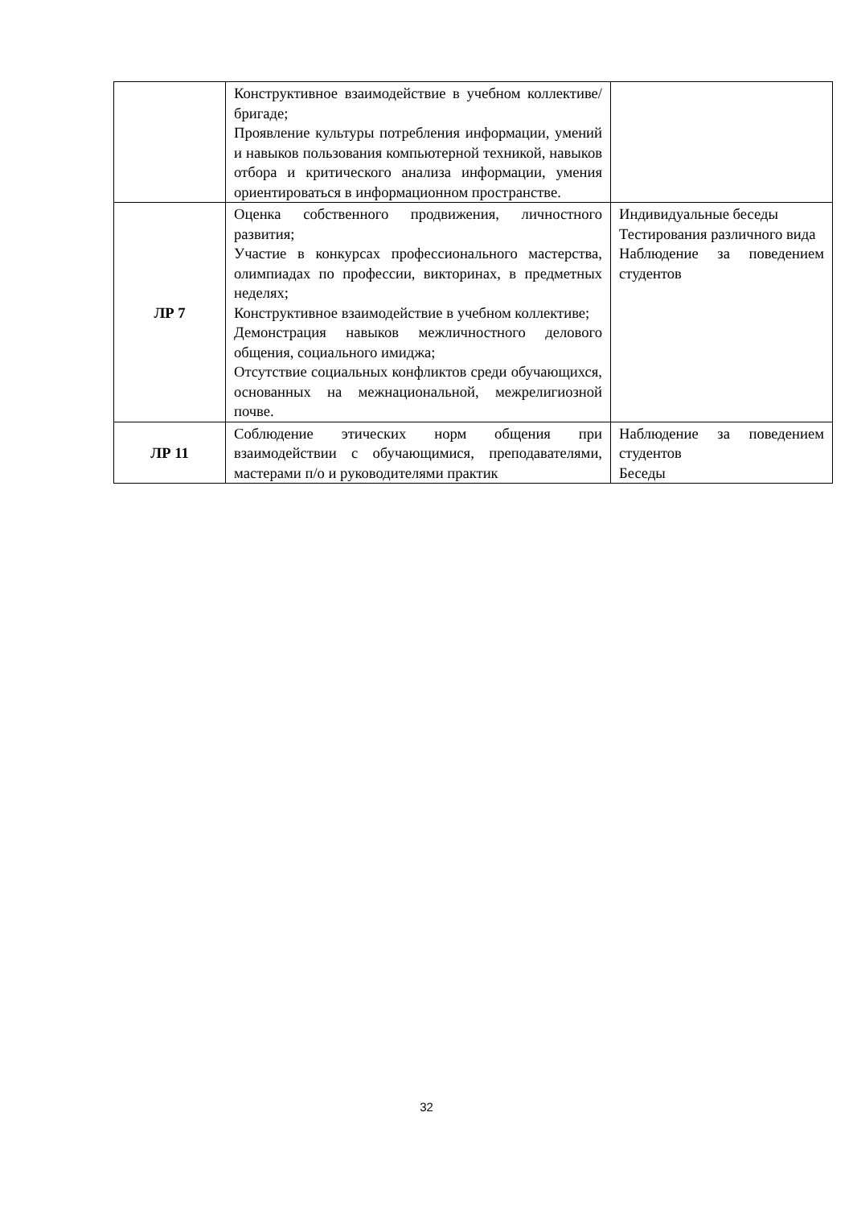| | Конструктивное взаимодействие в учебном коллективе/бригаде; Проявление культуры потребления информации, умений и навыков пользования компьютерной техникой, навыков отбора и критического анализа информации, умения ориентироваться в информационном пространстве. | |
| ЛР 7 | Оценка собственного продвижения, личностного развития; Участие в конкурсах профессионального мастерства, олимпиадах по профессии, викторинах, в предметных неделях; Конструктивное взаимодействие в учебном коллективе; Демонстрация навыков межличностного делового общения, социального имиджа; Отсутствие социальных конфликтов среди обучающихся, основанных на межнациональной, межрелигиозной почве. | Индивидуальные беседы Тестирования различного вида Наблюдение за поведением студентов |
| ЛР 11 | Соблюдение этических норм общения при взаимодействии с обучающимися, преподавателями, мастерами п/о и руководителями практик | Наблюдение за поведением студентов Беседы |
32